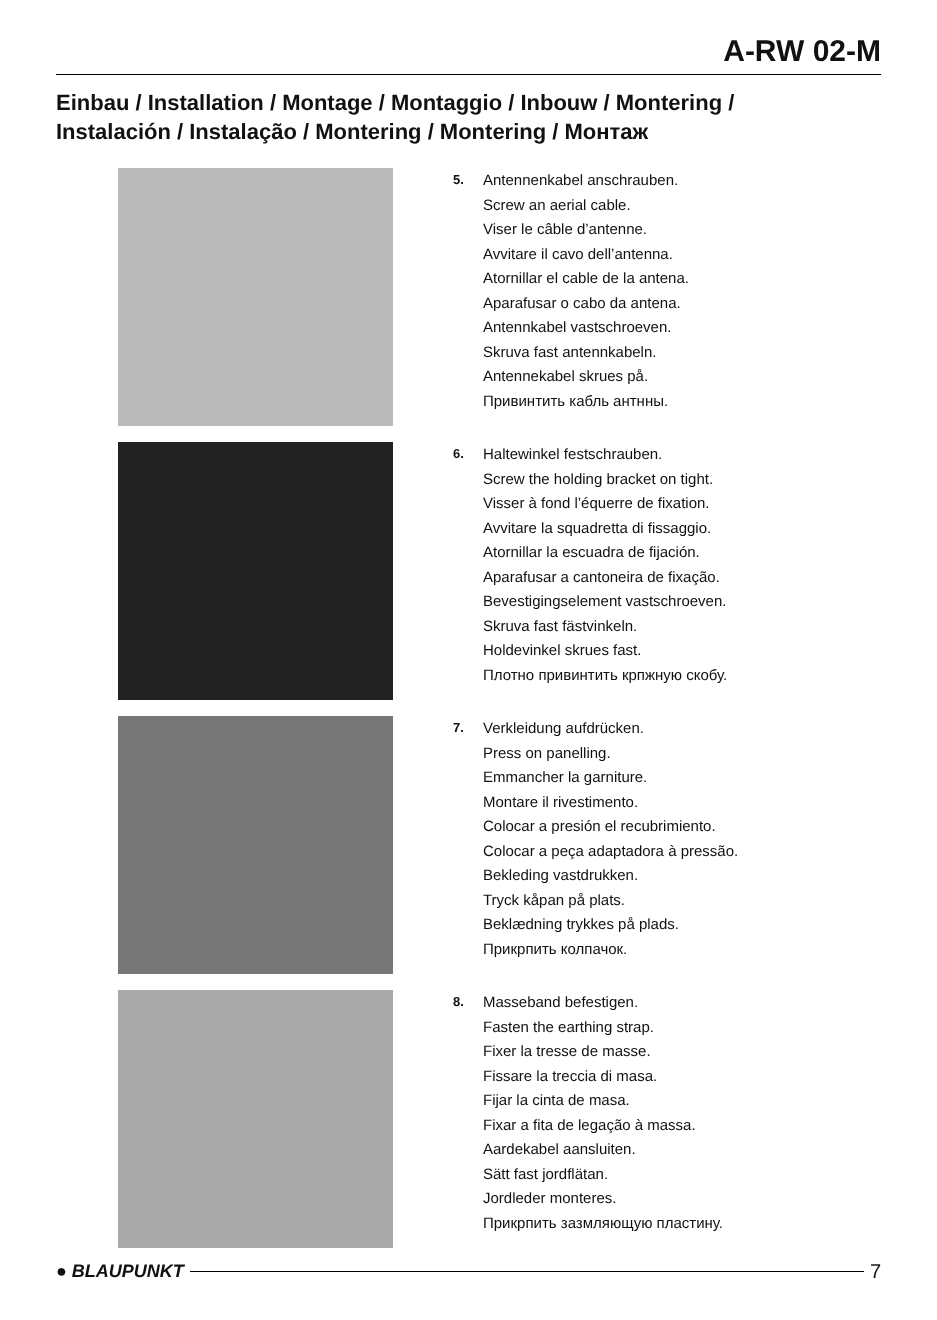A-RW 02-M
Einbau / Installation / Montage / Montaggio / Inbouw / Montering / Instalación / Instalação / Montering / Montering / Монтаж
5.
Antennenkabel anschrauben.
Screw an aerial cable.
Viser le câble d’antenne.
Avvitare il cavo dell’antenna.
Atornillar el cable de la antena.
Aparafusar o cabo da antena.
Antennkabel vastschroeven.
Skruva fast antennkabeln.
Antennekabel skrues på.
Привинтить кабль антнны.
6.
Haltewinkel festschrauben.
Screw the holding bracket on tight.
Visser à fond l’équerre de fixation.
Avvitare la squadretta di fissaggio.
Atornillar la escuadra de fijación.
Aparafusar a cantoneira de fixação.
Bevestigingselement vastschroeven.
Skruva fast fästvinkeln.
Holdevinkel skrues fast.
Плотно привинтить крпжную скобу.
7.
Verkleidung aufdrücken.
Press on panelling.
Emmancher la garniture.
Montare il rivestimento.
Colocar a presión el recubrimiento.
Colocar a peça adaptadora à pressão.
Bekleding vastdrukken.
Tryck kåpan på plats.
Beklædning trykkes på plads.
Прикрпить колпачок.
8.
Masseband befestigen.
Fasten the earthing strap.
Fixer la tresse de masse.
Fissare la treccia di masa.
Fijar la cinta de masa.
Fixar a fita de legação à massa.
Aardekabel aansluiten.
Sätt fast jordflätan.
Jordleder monteres.
Прикрпить зазмляющую пластину.
● BLAUPUNKT 7